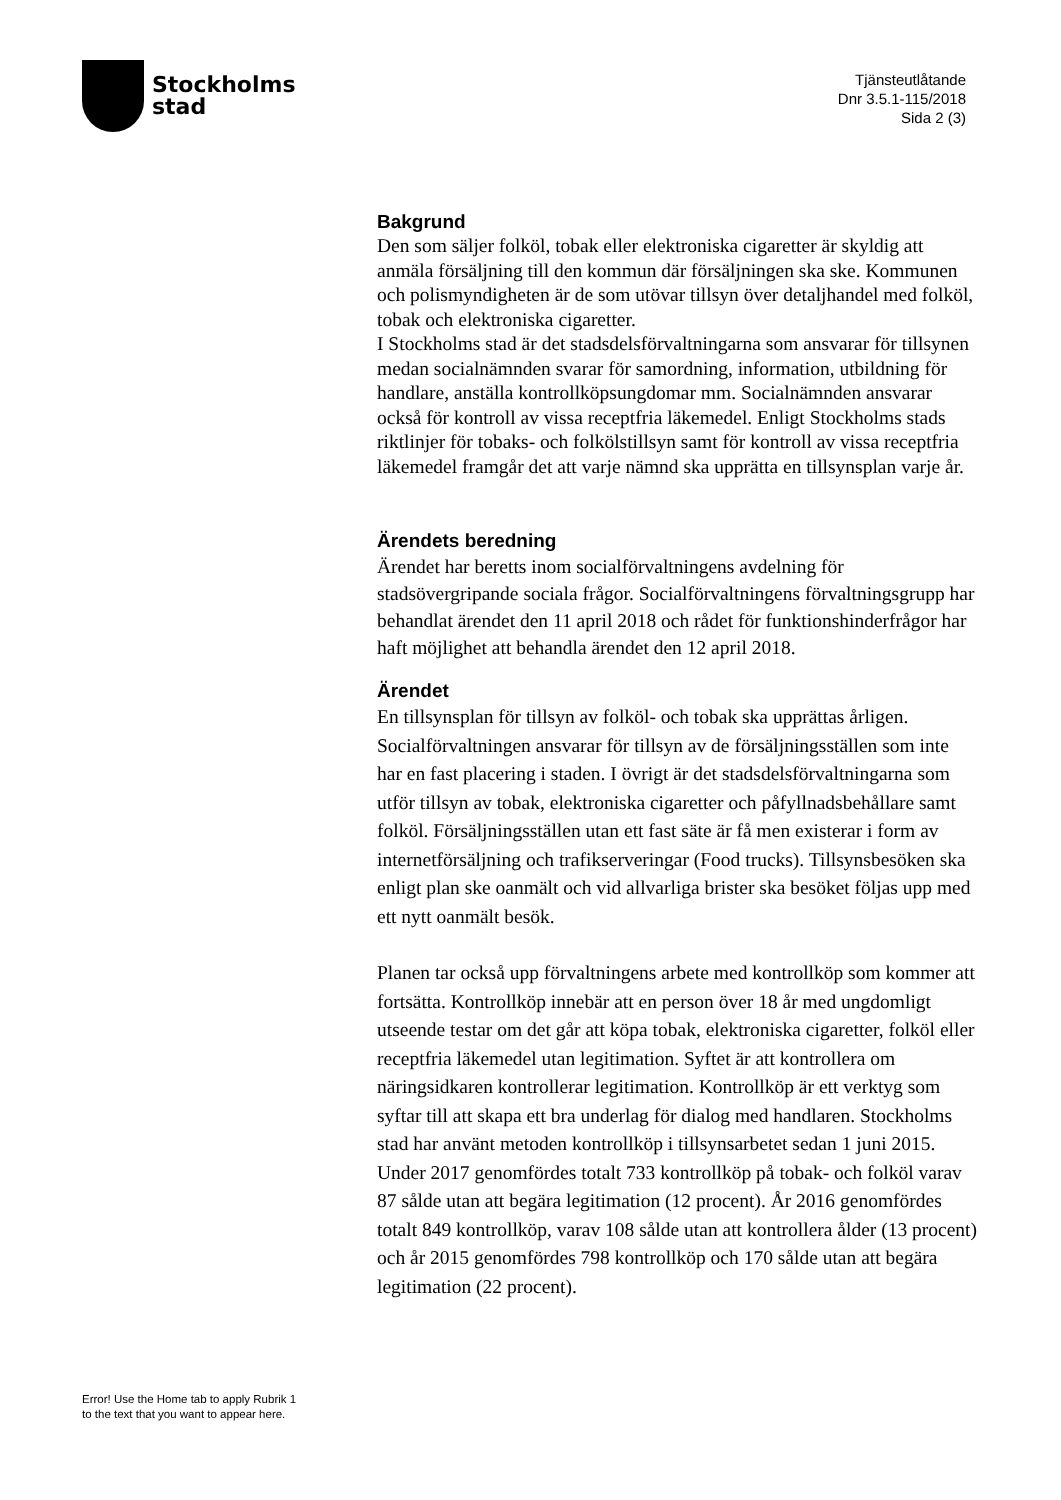Stockholms
stad
Tjänsteutlåtande
Dnr 3.5.1-115/2018
Sida 2 (3)
Bakgrund
Den som säljer folköl, tobak eller elektroniska cigaretter är skyldig att anmäla försäljning till den kommun där försäljningen ska ske. Kommunen och polismyndigheten är de som utövar tillsyn över detaljhandel med folköl, tobak och elektroniska cigaretter.
I Stockholms stad är det stadsdelsförvaltningarna som ansvarar för tillsynen medan socialnämnden svarar för samordning, information, utbildning för handlare, anställa kontrollköpsungdomar mm. Socialnämnden ansvarar också för kontroll av vissa receptfria läkemedel. Enligt Stockholms stads riktlinjer för tobaks- och folkölstillsyn samt för kontroll av vissa receptfria läkemedel framgår det att varje nämnd ska upprätta en tillsynsplan varje år.
Ärendets beredning
Ärendet har beretts inom socialförvaltningens avdelning för stadsövergripande sociala frågor. Socialförvaltningens förvaltningsgrupp har behandlat ärendet den 11 april 2018 och rådet för funktionshinderfrågor har haft möjlighet att behandla ärendet den 12 april 2018.
Ärendet
En tillsynsplan för tillsyn av folköl- och tobak ska upprättas årligen. Socialförvaltningen ansvarar för tillsyn av de försäljningsställen som inte har en fast placering i staden. I övrigt är det stadsdelsförvaltningarna som utför tillsyn av tobak, elektroniska cigaretter och påfyllnadsbehållare samt folköl. Försäljningsställen utan ett fast säte är få men existerar i form av internetförsäljning och trafikserveringar (Food trucks). Tillsynsbesöken ska enligt plan ske oanmält och vid allvarliga brister ska besöket följas upp med ett nytt oanmält besök.
Planen tar också upp förvaltningens arbete med kontrollköp som kommer att fortsätta. Kontrollköp innebär att en person över 18 år med ungdomligt utseende testar om det går att köpa tobak, elektroniska cigaretter, folköl eller receptfria läkemedel utan legitimation. Syftet är att kontrollera om näringsidkaren kontrollerar legitimation. Kontrollköp är ett verktyg som syftar till att skapa ett bra underlag för dialog med handlaren. Stockholms stad har använt metoden kontrollköp i tillsynsarbetet sedan 1 juni 2015. Under 2017 genomfördes totalt 733 kontrollköp på tobak- och folköl varav 87 sålde utan att begära legitimation (12 procent). År 2016 genomfördes totalt 849 kontrollköp, varav 108 sålde utan att kontrollera ålder (13 procent) och år 2015 genomfördes 798 kontrollköp och 170 sålde utan att begära legitimation (22 procent).
Error! Use the Home tab to apply Rubrik 1
to the text that you want to appear here.